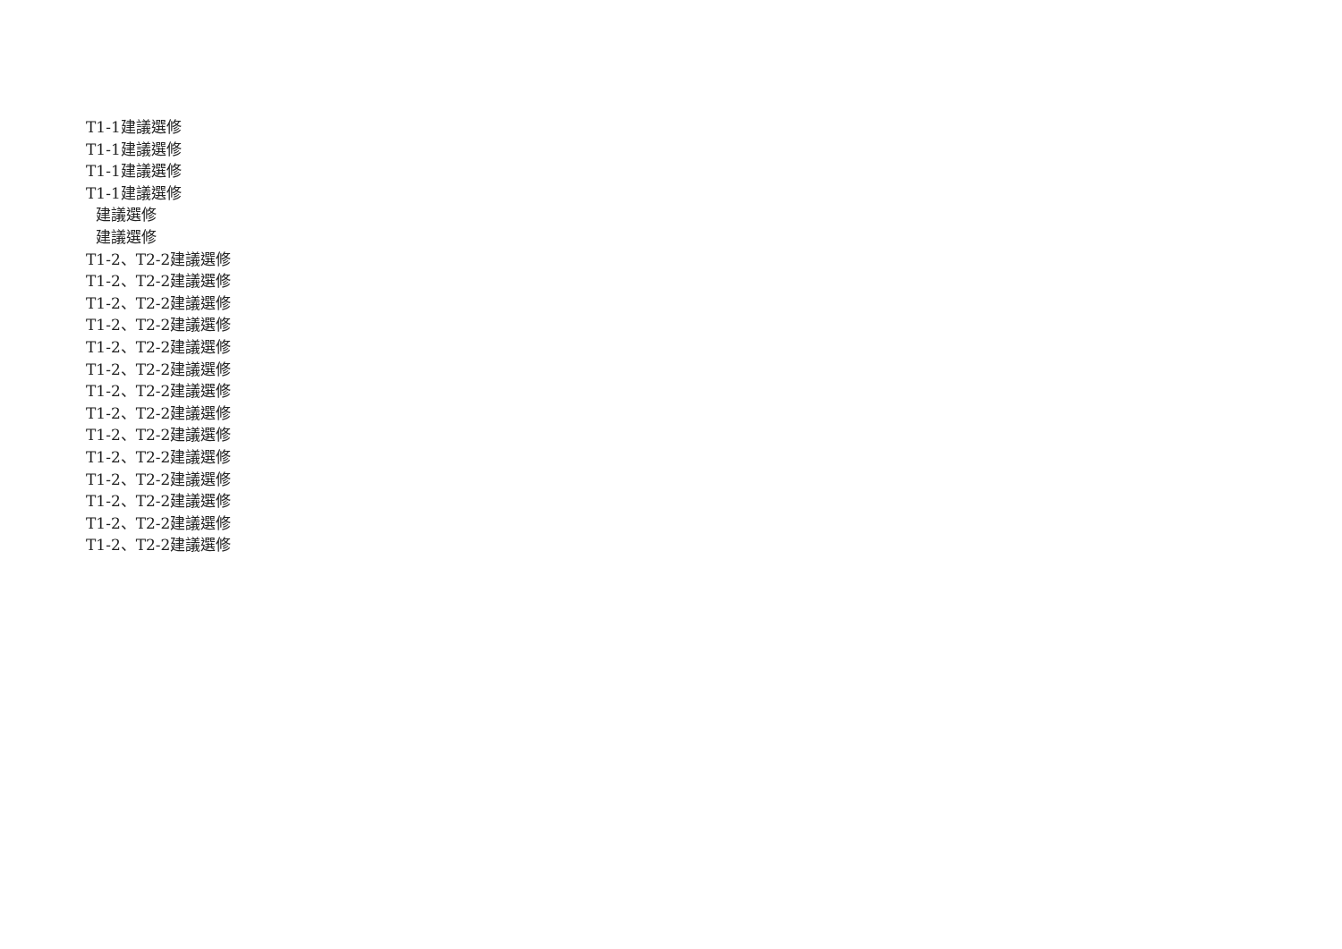T1-1建議選修
T1-1建議選修
T1-1建議選修
T1-1建議選修
建議選修
建議選修
T1-2、T2-2建議選修
T1-2、T2-2建議選修
T1-2、T2-2建議選修
T1-2、T2-2建議選修
T1-2、T2-2建議選修
T1-2、T2-2建議選修
T1-2、T2-2建議選修
T1-2、T2-2建議選修
T1-2、T2-2建議選修
T1-2、T2-2建議選修
T1-2、T2-2建議選修
T1-2、T2-2建議選修
T1-2、T2-2建議選修
T1-2、T2-2建議選修